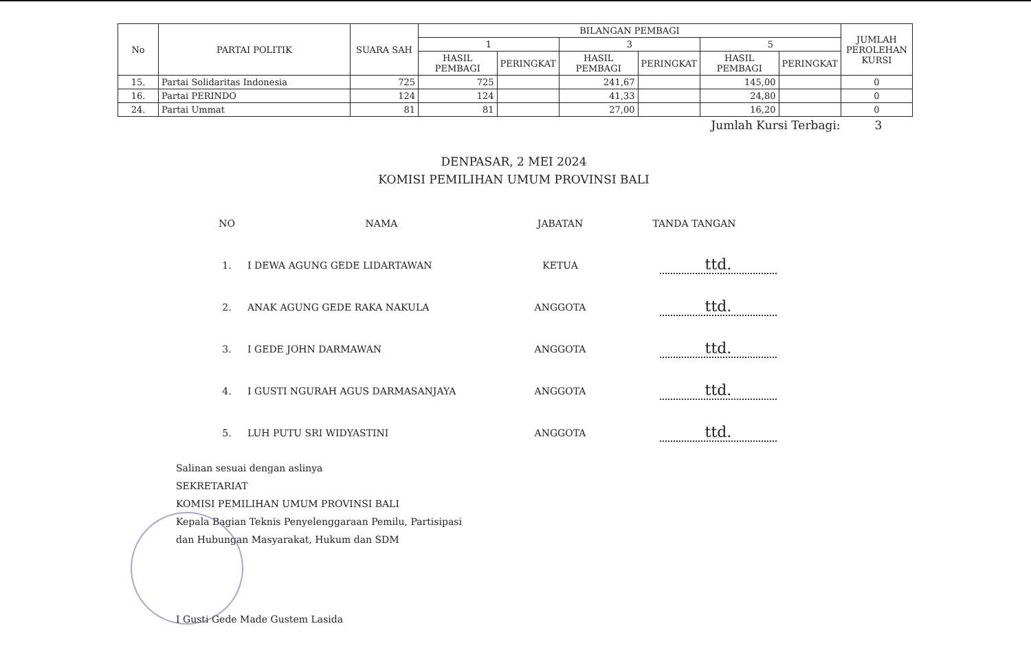| No | PARTAI POLITIK | SUARA SAH | BILANGAN PEMBAGI | | | | | | JUMLAH PEROLEHAN KURSI |
| --- | --- | --- | --- | --- | --- | --- | --- | --- | --- |
| | | | 1 | | 3 | | 5 | | |
| | | | HASIL PEMBAGI | PERINGKAT | HASIL PEMBAGI | PERINGKAT | HASIL PEMBAGI | PERINGKAT | |
| 15. | Partai Solidaritas Indonesia | 725 | 725 | | 241,67 | | 145,00 | | 0 |
| 16. | Partai PERINDO | 124 | 124 | | 41,33 | | 24,80 | | 0 |
| 24. | Partai Ummat | 81 | 81 | | 27,00 | | 16,20 | | 0 |
Jumlah Kursi Terbagi: 3
DENPASAR, 2 MEI 2024
KOMISI PEMILIHAN UMUM PROVINSI BALI
| NO | NAMA | JABATAN | TANDA TANGAN |
| 1. | I DEWA AGUNG GEDE LIDARTAWAN | KETUA | ttd. |
| 2. | ANAK AGUNG GEDE RAKA NAKULA | ANGGOTA | ttd. |
| 3. | I GEDE JOHN DARMAWAN | ANGGOTA | ttd. |
| 4. | I GUSTI NGURAH AGUS DARMASANJAYA | ANGGOTA | ttd. |
| 5. | LUH PUTU SRI WIDYASTINI | ANGGOTA | ttd. |
Salinan sesuai dengan aslinya
SEKRETARIAT
KOMISI PEMILIHAN UMUM PROVINSI BALI
Kepala Bagian Teknis Penyelenggaraan Pemilu, Partisipasi
dan Hubungan Masyarakat, Hukum dan SDM
I Gusti Gede Made Gustem Lasida